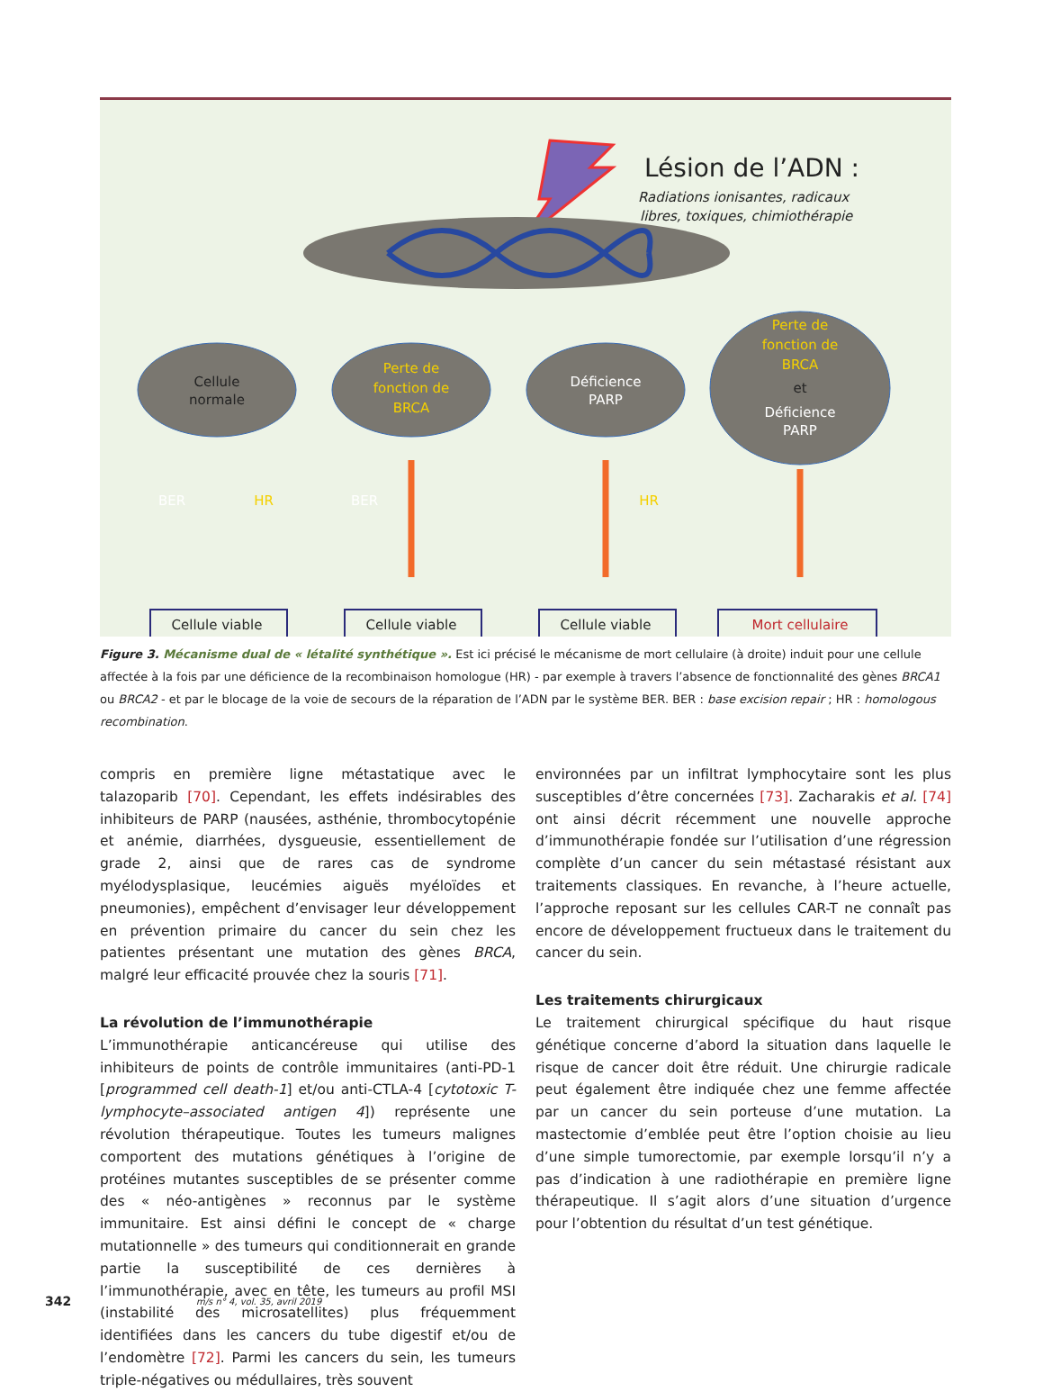Lésion de l’ADN :
Radiations ionisantes, radicaux
libres, toxiques, chimiothérapie
Cellule
normale
Perte de
fonction de
BRCA
Déficience
PARP
Perte de
fonction de
BRCA
et
Déficience
PARP
BER
HR
BER
HR
Cellule viable
Cellule viable
Cellule viable
Mort cellulaire
Figure 3. Mécanisme dual de « létalité synthétique ». Est ici précisé le mécanisme de mort cellulaire (à droite) induit pour une cellule affectée à la fois par une déficience de la recombinaison homologue (HR) - par exemple à travers l’absence de fonctionnalité des gènes BRCA1 ou BRCA2 - et par le blocage de la voie de secours de la réparation de l’ADN par le système BER. BER : base excision repair ; HR : homologous recombination.
compris en première ligne métastatique avec le talazoparib [70]. Cependant, les effets indésirables des inhibiteurs de PARP (nausées, asthénie, thrombocytopénie et anémie, diarrhées, dysgueusie, essentiellement de grade 2, ainsi que de rares cas de syndrome myélodysplasique, leucémies aiguës myéloïdes et pneumonies), empêchent d’envisager leur développement en prévention primaire du cancer du sein chez les patientes présentant une mutation des gènes BRCA, malgré leur efficacité prouvée chez la souris [71].
La révolution de l’immunothérapie
L’immunothérapie anticancéreuse qui utilise des inhibiteurs de points de contrôle immunitaires (anti-PD-1 [programmed cell death-1] et/ou anti-CTLA-4 [cytotoxic T-lymphocyte–associated antigen 4]) représente une révolution thérapeutique. Toutes les tumeurs malignes comportent des mutations génétiques à l’origine de protéines mutantes susceptibles de se présenter comme des « néo-antigènes » reconnus par le système immunitaire. Est ainsi défini le concept de « charge mutationnelle » des tumeurs qui conditionnerait en grande partie la susceptibilité de ces dernières à l’immunothérapie, avec en tête, les tumeurs au profil MSI (instabilité des microsatellites) plus fréquemment identifiées dans les cancers du tube digestif et/ou de l’endomètre [72]. Parmi les cancers du sein, les tumeurs triple-négatives ou médullaires, très souvent
environnées par un infiltrat lymphocytaire sont les plus susceptibles d’être concernées [73]. Zacharakis et al. [74] ont ainsi décrit récemment une nouvelle approche d’immunothérapie fondée sur l’utilisation d’une régression complète d’un cancer du sein métastasé résistant aux traitements classiques. En revanche, à l’heure actuelle, l’approche reposant sur les cellules CAR-T ne connaît pas encore de développement fructueux dans le traitement du cancer du sein.
Les traitements chirurgicaux
Le traitement chirurgical spécifique du haut risque génétique concerne d’abord la situation dans laquelle le risque de cancer doit être réduit. Une chirurgie radicale peut également être indiquée chez une femme affectée par un cancer du sein porteuse d’une mutation. La mastectomie d’emblée peut être l’option choisie au lieu d’une simple tumorectomie, par exemple lorsqu’il n’y a pas d’indication à une radiothérapie en première ligne thérapeutique. Il s’agit alors d’une situation d’urgence pour l’obtention du résultat d’un test génétique.
342 m/s n° 4, vol. 35, avril 2019